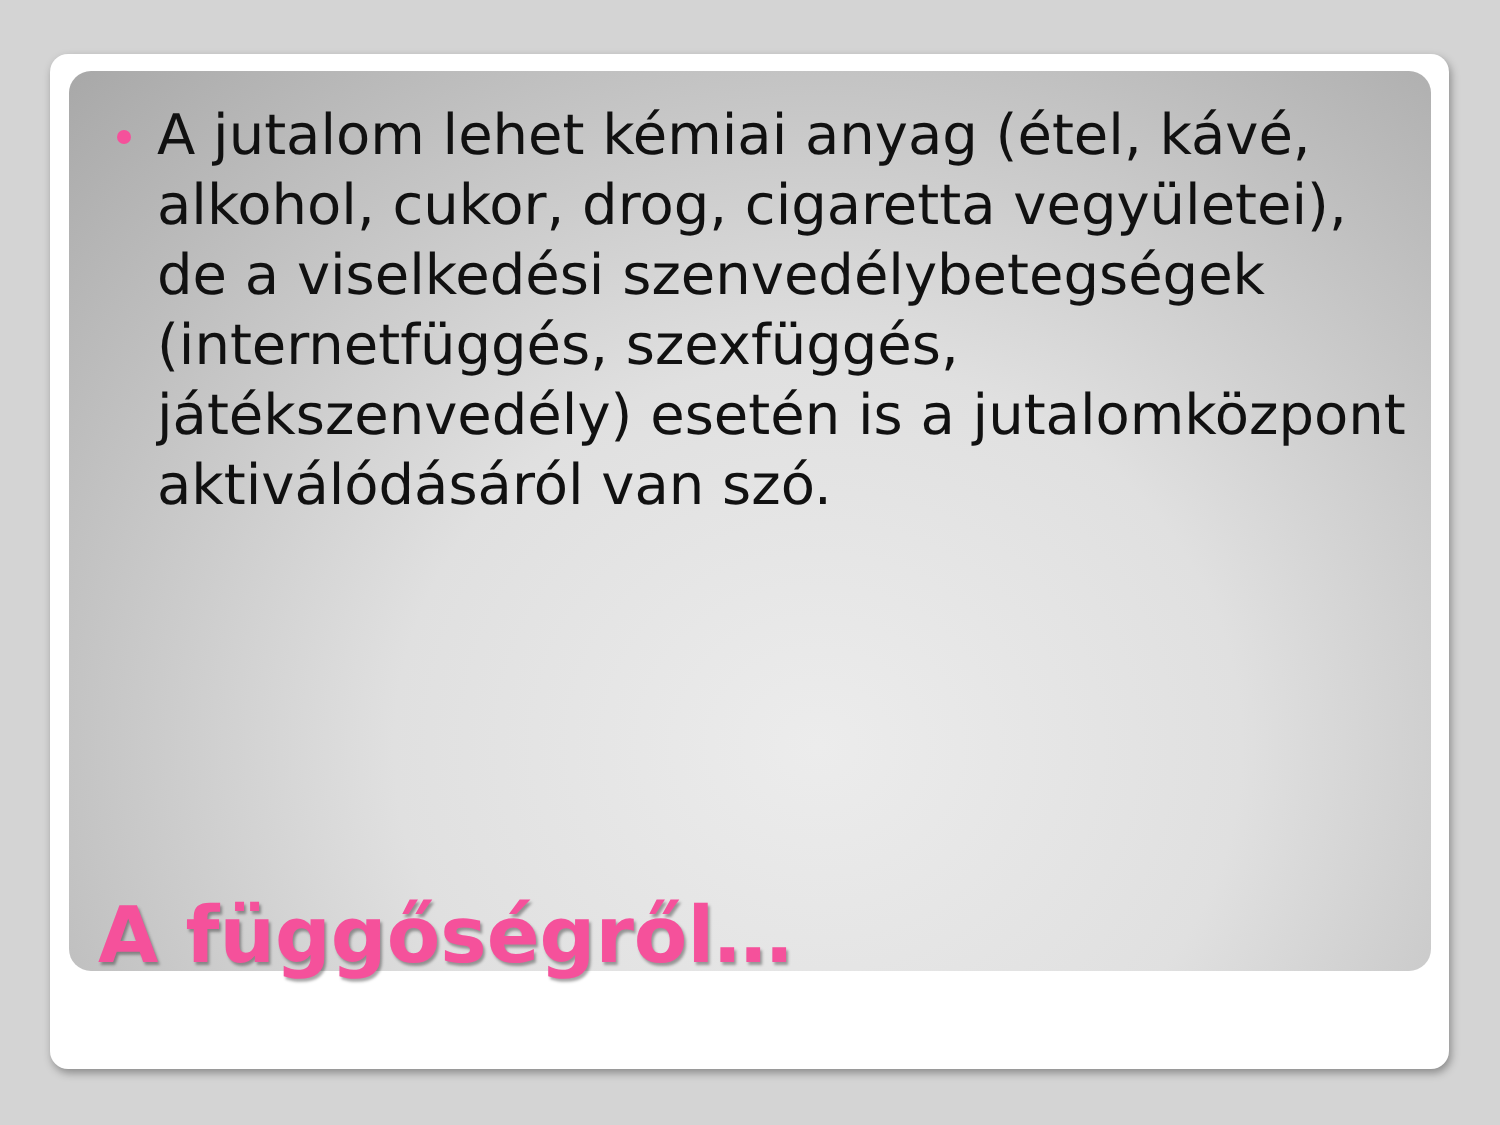A jutalom lehet kémiai anyag (étel, kávé, alkohol, cukor, drog, cigaretta vegyületei), de a viselkedési szenvedélybetegségek (internetfüggés, szexfüggés, játékszenvedély) esetén is a jutalomközpont aktiválódásáról van szó.
A függőségről…